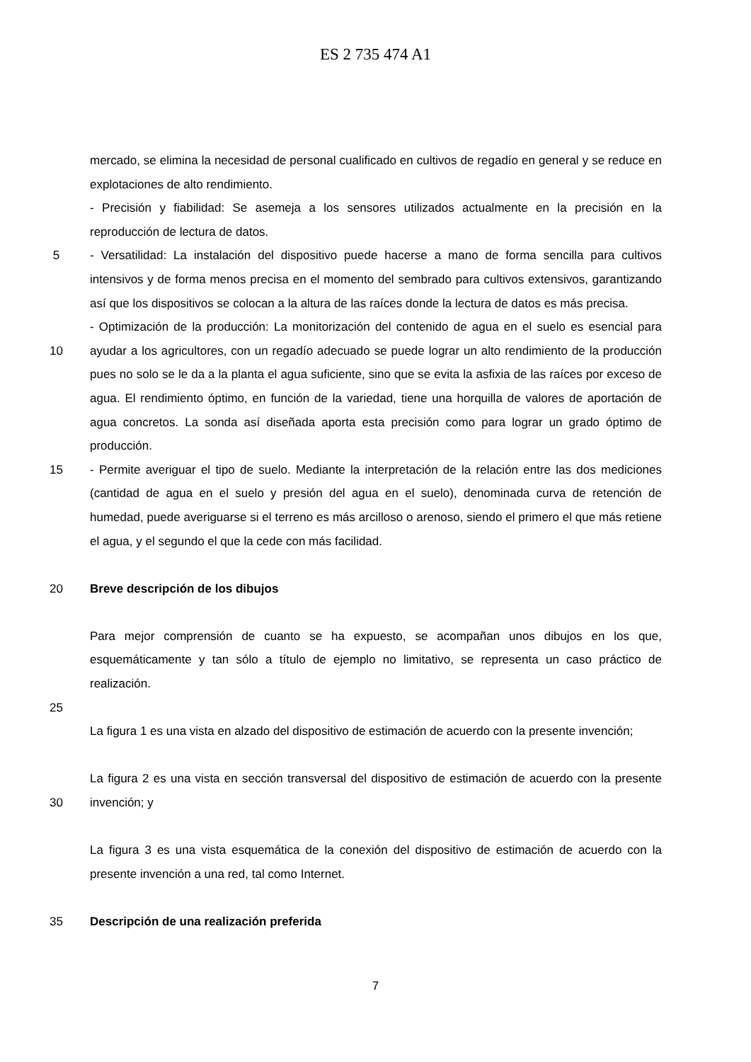ES 2 735 474 A1
mercado, se elimina la necesidad de personal cualificado en cultivos de regadío en general y se reduce en explotaciones de alto rendimiento.
- Precisión y fiabilidad: Se asemeja a los sensores utilizados actualmente en la precisión en la reproducción de lectura de datos.
5 - Versatilidad: La instalación del dispositivo puede hacerse a mano de forma sencilla para cultivos intensivos y de forma menos precisa en el momento del sembrado para cultivos extensivos, garantizando así que los dispositivos se colocan a la altura de las raíces donde la lectura de datos es más precisa.
10
- Optimización de la producción: La monitorización del contenido de agua en el suelo es esencial para ayudar a los agricultores, con un regadío adecuado se puede lograr un alto rendimiento de la producción pues no solo se le da a la planta el agua suficiente, sino que se evita la asfixia de las raíces por exceso de agua. El rendimiento óptimo, en función de la variedad, tiene una horquilla de valores de aportación de agua concretos. La sonda así diseñada aporta esta precisión como para lograr un grado óptimo de producción.
15 - Permite averiguar el tipo de suelo. Mediante la interpretación de la relación entre las dos mediciones (cantidad de agua en el suelo y presión del agua en el suelo), denominada curva de retención de humedad, puede averiguarse si el terreno es más arcilloso o arenoso, siendo el primero el que más retiene el agua, y el segundo el que la cede con más facilidad.
20 Breve descripción de los dibujos
Para mejor comprensión de cuanto se ha expuesto, se acompañan unos dibujos en los que, esquemáticamente y tan sólo a título de ejemplo no limitativo, se representa un caso práctico de realización.
25
La figura 1 es una vista en alzado del dispositivo de estimación de acuerdo con la presente invención;
30
La figura 2 es una vista en sección transversal del dispositivo de estimación de acuerdo con la presente invención; y
La figura 3 es una vista esquemática de la conexión del dispositivo de estimación de acuerdo con la presente invención a una red, tal como Internet.
35 Descripción de una realización preferida
7